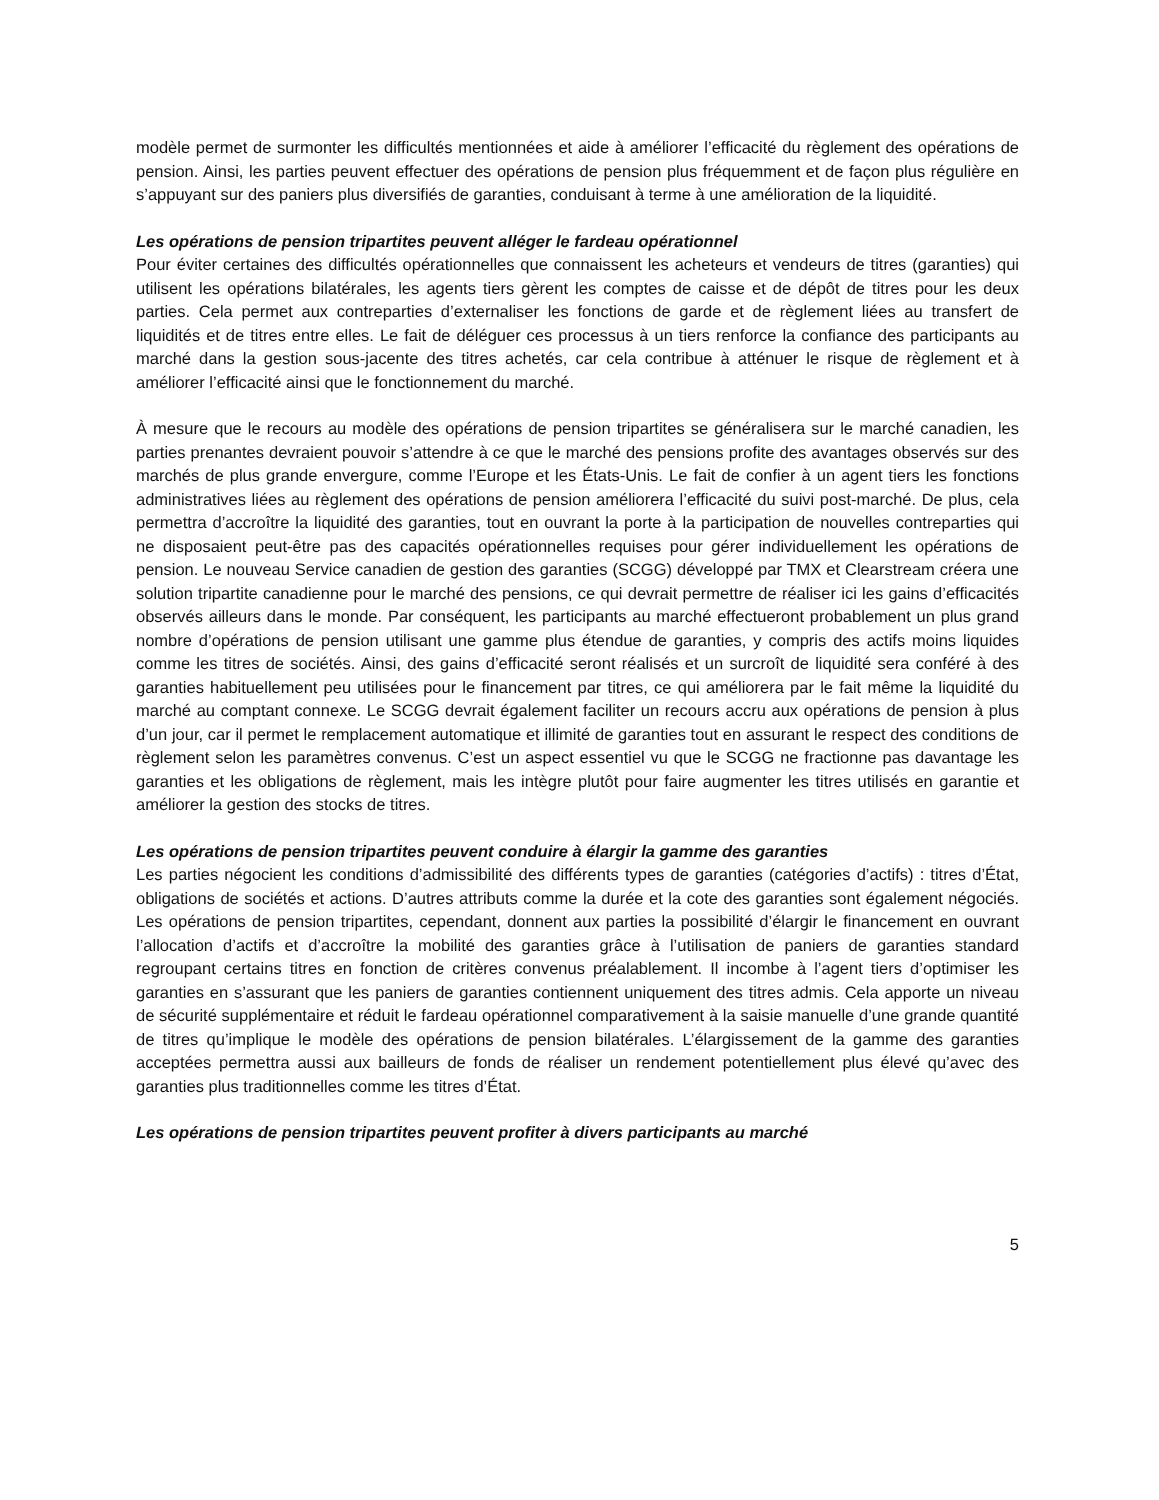modèle permet de surmonter les difficultés mentionnées et aide à améliorer l’efficacité du règlement des opérations de pension. Ainsi, les parties peuvent effectuer des opérations de pension plus fréquemment et de façon plus régulière en s’appuyant sur des paniers plus diversifiés de garanties, conduisant à terme à une amélioration de la liquidité.
Les opérations de pension tripartites peuvent alléger le fardeau opérationnel
Pour éviter certaines des difficultés opérationnelles que connaissent les acheteurs et vendeurs de titres (garanties) qui utilisent les opérations bilatérales, les agents tiers gèrent les comptes de caisse et de dépôt de titres pour les deux parties. Cela permet aux contreparties d’externaliser les fonctions de garde et de règlement liées au transfert de liquidités et de titres entre elles. Le fait de déléguer ces processus à un tiers renforce la confiance des participants au marché dans la gestion sous-jacente des titres achetés, car cela contribue à atténuer le risque de règlement et à améliorer l’efficacité ainsi que le fonctionnement du marché.
À mesure que le recours au modèle des opérations de pension tripartites se généralisera sur le marché canadien, les parties prenantes devraient pouvoir s’attendre à ce que le marché des pensions profite des avantages observés sur des marchés de plus grande envergure, comme l’Europe et les États-Unis. Le fait de confier à un agent tiers les fonctions administratives liées au règlement des opérations de pension améliorera l’efficacité du suivi post-marché. De plus, cela permettra d’accroître la liquidité des garanties, tout en ouvrant la porte à la participation de nouvelles contreparties qui ne disposaient peut-être pas des capacités opérationnelles requises pour gérer individuellement les opérations de pension. Le nouveau Service canadien de gestion des garanties (SCGG) développé par TMX et Clearstream créera une solution tripartite canadienne pour le marché des pensions, ce qui devrait permettre de réaliser ici les gains d’efficacités observés ailleurs dans le monde. Par conséquent, les participants au marché effectueront probablement un plus grand nombre d’opérations de pension utilisant une gamme plus étendue de garanties, y compris des actifs moins liquides comme les titres de sociétés. Ainsi, des gains d’efficacité seront réalisés et un surcroît de liquidité sera conféré à des garanties habituellement peu utilisées pour le financement par titres, ce qui améliorera par le fait même la liquidité du marché au comptant connexe. Le SCGG devrait également faciliter un recours accru aux opérations de pension à plus d’un jour, car il permet le remplacement automatique et illimité de garanties tout en assurant le respect des conditions de règlement selon les paramètres convenus. C’est un aspect essentiel vu que le SCGG ne fractionne pas davantage les garanties et les obligations de règlement, mais les intègre plutôt pour faire augmenter les titres utilisés en garantie et améliorer la gestion des stocks de titres.
Les opérations de pension tripartites peuvent conduire à élargir la gamme des garanties
Les parties négocient les conditions d’admissibilité des différents types de garanties (catégories d’actifs) : titres d’État, obligations de sociétés et actions. D’autres attributs comme la durée et la cote des garanties sont également négociés. Les opérations de pension tripartites, cependant, donnent aux parties la possibilité d’élargir le financement en ouvrant l’allocation d’actifs et d’accroître la mobilité des garanties grâce à l’utilisation de paniers de garanties standard regroupant certains titres en fonction de critères convenus préalablement. Il incombe à l’agent tiers d’optimiser les garanties en s’assurant que les paniers de garanties contiennent uniquement des titres admis. Cela apporte un niveau de sécurité supplémentaire et réduit le fardeau opérationnel comparativement à la saisie manuelle d’une grande quantité de titres qu’implique le modèle des opérations de pension bilatérales. L’élargissement de la gamme des garanties acceptées permettra aussi aux bailleurs de fonds de réaliser un rendement potentiellement plus élevé qu’avec des garanties plus traditionnelles comme les titres d’État.
Les opérations de pension tripartites peuvent profiter à divers participants au marché
5